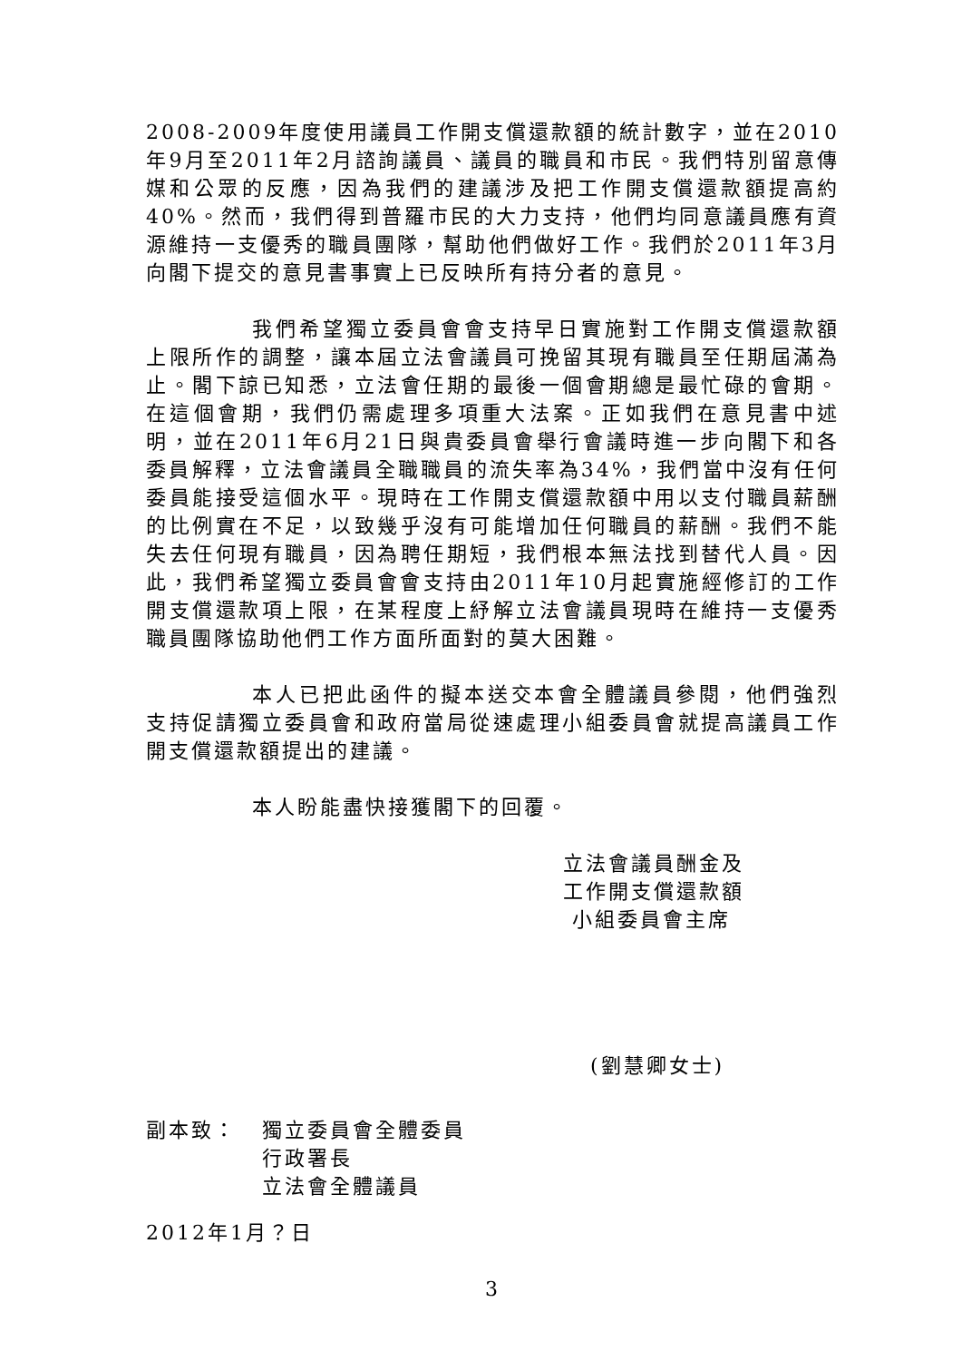2008-2009年度使用議員工作開支償還款額的統計數字，並在2010年9月至2011年2月諮詢議員、議員的職員和市民。我們特別留意傳媒和公眾的反應，因為我們的建議涉及把工作開支償還款額提高約40%。然而，我們得到普羅市民的大力支持，他們均同意議員應有資源維持一支優秀的職員團隊，幫助他們做好工作。我們於2011年3月向閣下提交的意見書事實上已反映所有持分者的意見。
我們希望獨立委員會會支持早日實施對工作開支償還款額上限所作的調整，讓本屆立法會議員可挽留其現有職員至任期屆滿為止。閣下諒已知悉，立法會任期的最後一個會期總是最忙碌的會期。在這個會期，我們仍需處理多項重大法案。正如我們在意見書中述明，並在2011年6月21日與貴委員會舉行會議時進一步向閣下和各委員解釋，立法會議員全職職員的流失率為34%，我們當中沒有任何委員能接受這個水平。現時在工作開支償還款額中用以支付職員薪酬的比例實在不足，以致幾乎沒有可能增加任何職員的薪酬。我們不能失去任何現有職員，因為聘任期短，我們根本無法找到替代人員。因此，我們希望獨立委員會會支持由2011年10月起實施經修訂的工作開支償還款項上限，在某程度上紓解立法會議員現時在維持一支優秀職員團隊協助他們工作方面所面對的莫大困難。
本人已把此函件的擬本送交本會全體議員參閱，他們強烈支持促請獨立委員會和政府當局從速處理小組委員會就提高議員工作開支償還款額提出的建議。
本人盼能盡快接獲閣下的回覆。
立法會議員酬金及
工作開支償還款額
小組委員會主席
(劉慧卿女士)
副本致： 獨立委員會全體委員
行政署長
立法會全體議員
2012年1月？日
3